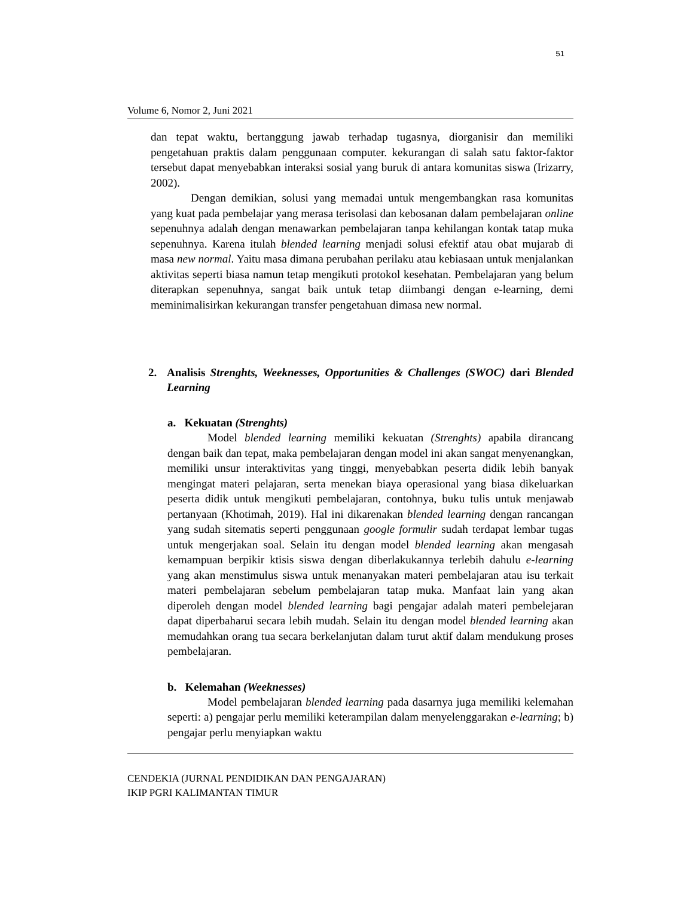51
Volume 6, Nomor 2, Juni 2021
dan tepat waktu, bertanggung jawab terhadap tugasnya, diorganisir dan memiliki pengetahuan praktis dalam penggunaan computer. kekurangan di salah satu faktor-faktor tersebut dapat menyebabkan interaksi sosial yang buruk di antara komunitas siswa (Irizarry, 2002).
Dengan demikian, solusi yang memadai untuk mengembangkan rasa komunitas yang kuat pada pembelajar yang merasa terisolasi dan kebosanan dalam pembelajaran online sepenuhnya adalah dengan menawarkan pembelajaran tanpa kehilangan kontak tatap muka sepenuhnya. Karena itulah blended learning menjadi solusi efektif atau obat mujarab di masa new normal. Yaitu masa dimana perubahan perilaku atau kebiasaan untuk menjalankan aktivitas seperti biasa namun tetap mengikuti protokol kesehatan. Pembelajaran yang belum diterapkan sepenuhnya, sangat baik untuk tetap diimbangi dengan e-learning, demi meminimalisirkan kekurangan transfer pengetahuan dimasa new normal.
2. Analisis Strenghts, Weeknesses, Opportunities & Challenges (SWOC) dari Blended Learning
a. Kekuatan (Strenghts)
Model blended learning memiliki kekuatan (Strenghts) apabila dirancang dengan baik dan tepat, maka pembelajaran dengan model ini akan sangat menyenangkan, memiliki unsur interaktivitas yang tinggi, menyebabkan peserta didik lebih banyak mengingat materi pelajaran, serta menekan biaya operasional yang biasa dikeluarkan peserta didik untuk mengikuti pembelajaran, contohnya, buku tulis untuk menjawab pertanyaan (Khotimah, 2019). Hal ini dikarenakan blended learning dengan rancangan yang sudah sitematis seperti penggunaan google formulir sudah terdapat lembar tugas untuk mengerjakan soal. Selain itu dengan model blended learning akan mengasah kemampuan berpikir ktisis siswa dengan diberlakukannya terlebih dahulu e-learning yang akan menstimulus siswa untuk menanyakan materi pembelajaran atau isu terkait materi pembelajaran sebelum pembelajaran tatap muka. Manfaat lain yang akan diperoleh dengan model blended learning bagi pengajar adalah materi pembelejaran dapat diperbaharui secara lebih mudah. Selain itu dengan model blended learning akan memudahkan orang tua secara berkelanjutan dalam turut aktif dalam mendukung proses pembelajaran.
b. Kelemahan (Weeknesses)
Model pembelajaran blended learning pada dasarnya juga memiliki kelemahan seperti: a) pengajar perlu memiliki keterampilan dalam menyelenggarakan e-learning; b) pengajar perlu menyiapkan waktu
CENDEKIA (JURNAL PENDIDIKAN DAN PENGAJARAN)
IKIP PGRI KALIMANTAN TIMUR